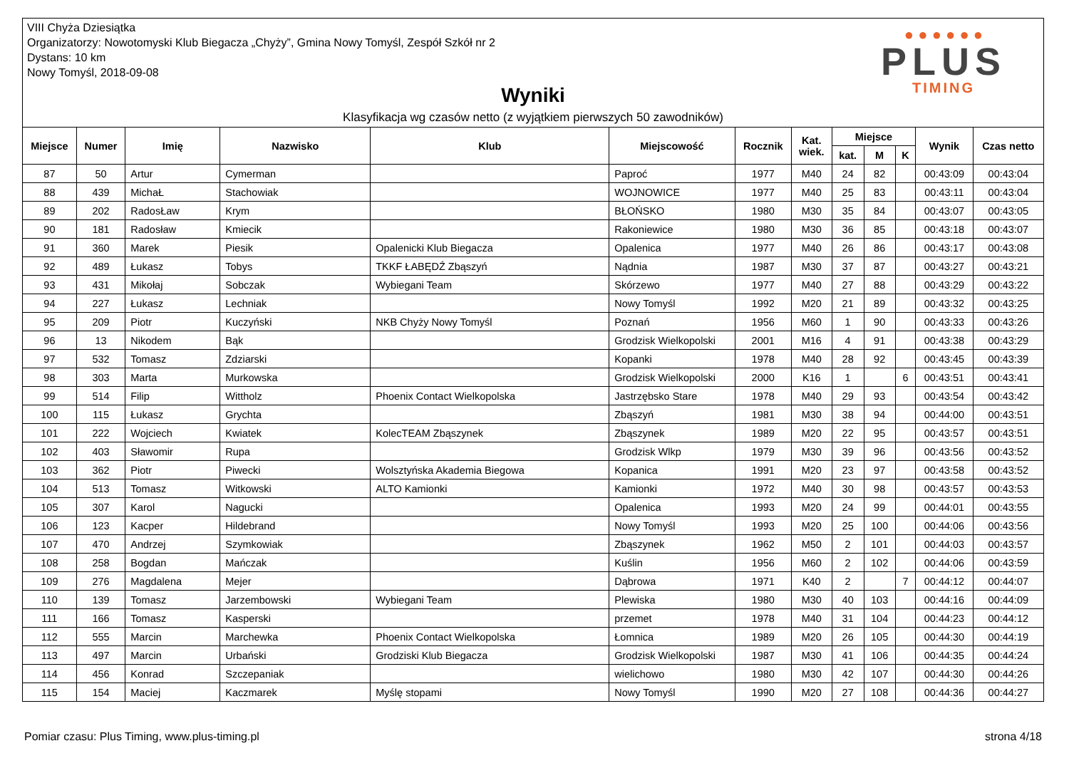VIII Chyża Dziesiątka
Organizatorzy: Nowotomyski Klub Biegacza „Chyży”, Gmina Nowy Tomyśl, Zespół Szkół nr 2
Dystans: 10 km
Nowy Tomyśl, 2018-09-08
Wyniki
Klasyfikacja wg czasów netto (z wyjątkiem pierwszych 50 zawodników)
● ● ● ● ● ●
PLUS
TIMING
| Miejsce | Numer | Imię | Nazwisko | Klub | Miejscowość | Rocznik | Kat. wiek. | Miejsce | | | Wynik | Czas netto |
| --- | --- | --- | --- | --- | --- | --- | --- | --- | --- | --- | --- | --- |
| | | | | | | | | kat. | M | K | | |
| 87 | 50 | Artur | Cymerman | | Paproć | 1977 | M40 | 24 | 82 | | 00:43:09 | 00:43:04 |
| 88 | 439 | MichaŁ | Stachowiak | | WOJNOWICE | 1977 | M40 | 25 | 83 | | 00:43:11 | 00:43:04 |
| 89 | 202 | RadosŁaw | Krym | | BŁOŃSKO | 1980 | M30 | 35 | 84 | | 00:43:07 | 00:43:05 |
| 90 | 181 | Radosław | Kmiecik | | Rakoniewice | 1980 | M30 | 36 | 85 | | 00:43:18 | 00:43:07 |
| 91 | 360 | Marek | Piesik | Opalenicki Klub Biegacza | Opalenica | 1977 | M40 | 26 | 86 | | 00:43:17 | 00:43:08 |
| 92 | 489 | Łukasz | Tobys | TKKF ŁABĘDŹ Zbąszyń | Nądnia | 1987 | M30 | 37 | 87 | | 00:43:27 | 00:43:21 |
| 93 | 431 | Mikołaj | Sobczak | Wybiegani Team | Skórzewo | 1977 | M40 | 27 | 88 | | 00:43:29 | 00:43:22 |
| 94 | 227 | Łukasz | Lechniak | | Nowy Tomyśl | 1992 | M20 | 21 | 89 | | 00:43:32 | 00:43:25 |
| 95 | 209 | Piotr | Kuczyński | NKB Chyży Nowy Tomyśl | Poznań | 1956 | M60 | 1 | 90 | | 00:43:33 | 00:43:26 |
| 96 | 13 | Nikodem | Bąk | | Grodzisk Wielkopolski | 2001 | M16 | 4 | 91 | | 00:43:38 | 00:43:29 |
| 97 | 532 | Tomasz | Zdziarski | | Kopanki | 1978 | M40 | 28 | 92 | | 00:43:45 | 00:43:39 |
| 98 | 303 | Marta | Murkowska | | Grodzisk Wielkopolski | 2000 | K16 | 1 | | 6 | 00:43:51 | 00:43:41 |
| 99 | 514 | Filip | Wittholz | Phoenix Contact Wielkopolska | Jastrzębsko Stare | 1978 | M40 | 29 | 93 | | 00:43:54 | 00:43:42 |
| 100 | 115 | Łukasz | Grychta | | Zbąszyń | 1981 | M30 | 38 | 94 | | 00:44:00 | 00:43:51 |
| 101 | 222 | Wojciech | Kwiatek | KolecTEAM Zbąszynek | Zbąszynek | 1989 | M20 | 22 | 95 | | 00:43:57 | 00:43:51 |
| 102 | 403 | Sławomir | Rupa | | Grodzisk Wlkp | 1979 | M30 | 39 | 96 | | 00:43:56 | 00:43:52 |
| 103 | 362 | Piotr | Piwecki | Wolsztyńska Akademia Biegowa | Kopanica | 1991 | M20 | 23 | 97 | | 00:43:58 | 00:43:52 |
| 104 | 513 | Tomasz | Witkowski | ALTO Kamionki | Kamionki | 1972 | M40 | 30 | 98 | | 00:43:57 | 00:43:53 |
| 105 | 307 | Karol | Nagucki | | Opalenica | 1993 | M20 | 24 | 99 | | 00:44:01 | 00:43:55 |
| 106 | 123 | Kacper | Hildebrand | | Nowy Tomyśl | 1993 | M20 | 25 | 100 | | 00:44:06 | 00:43:56 |
| 107 | 470 | Andrzej | Szymkowiak | | Zbąszynek | 1962 | M50 | 2 | 101 | | 00:44:03 | 00:43:57 |
| 108 | 258 | Bogdan | Mańczak | | Kuślin | 1956 | M60 | 2 | 102 | | 00:44:06 | 00:43:59 |
| 109 | 276 | Magdalena | Mejer | | Dąbrowa | 1971 | K40 | 2 | | 7 | 00:44:12 | 00:44:07 |
| 110 | 139 | Tomasz | Jarzembowski | Wybiegani Team | Plewiska | 1980 | M30 | 40 | 103 | | 00:44:16 | 00:44:09 |
| 111 | 166 | Tomasz | Kasperski | | przemet | 1978 | M40 | 31 | 104 | | 00:44:23 | 00:44:12 |
| 112 | 555 | Marcin | Marchewka | Phoenix Contact Wielkopolska | Łomnica | 1989 | M20 | 26 | 105 | | 00:44:30 | 00:44:19 |
| 113 | 497 | Marcin | Urbański | Grodziski Klub Biegacza | Grodzisk Wielkopolski | 1987 | M30 | 41 | 106 | | 00:44:35 | 00:44:24 |
| 114 | 456 | Konrad | Szczepaniak | | wielichowo | 1980 | M30 | 42 | 107 | | 00:44:30 | 00:44:26 |
| 115 | 154 | Maciej | Kaczmarek | Myślę stopami | Nowy Tomyśl | 1990 | M20 | 27 | 108 | | 00:44:36 | 00:44:27 |
Pomiar czasu: Plus Timing, www.plus-timing.pl strona 4/18